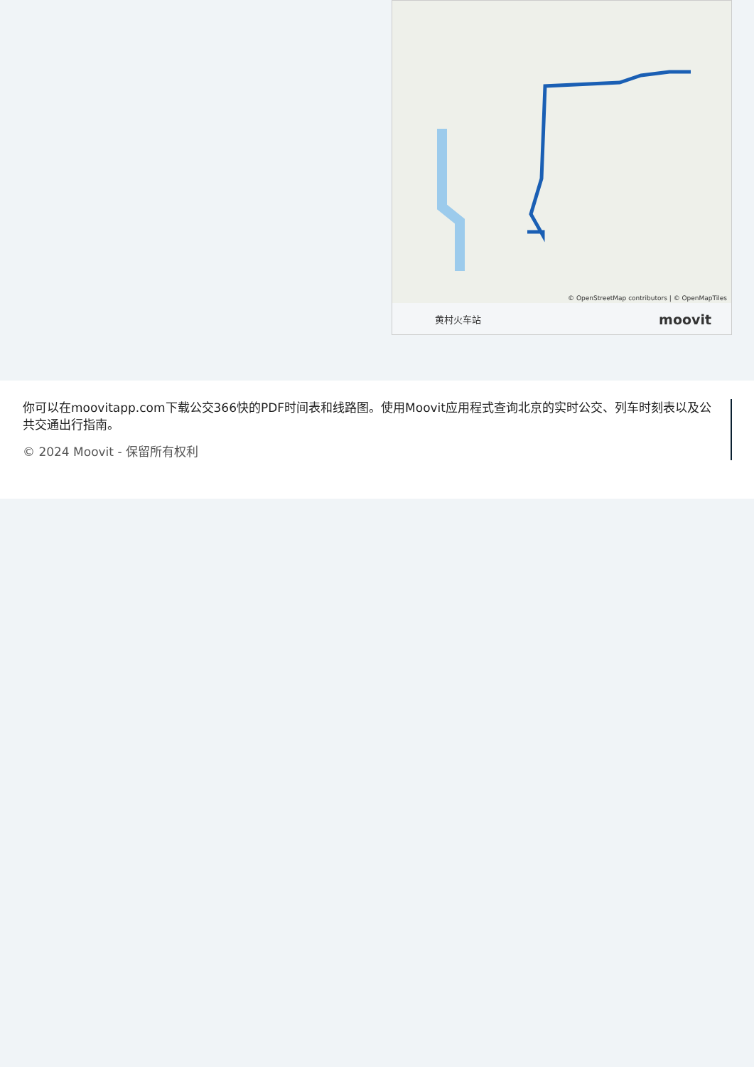© OpenStreetMap contributors | © OpenMapTiles
黄村火车站
moovit
你可以在moovitapp.com下载公交366快的PDF时间表和线路图。使用Moovit应用程式查询北京的实时公交、列车时刻表以及公共交通出行指南。
© 2024 Moovit - 保留所有权利